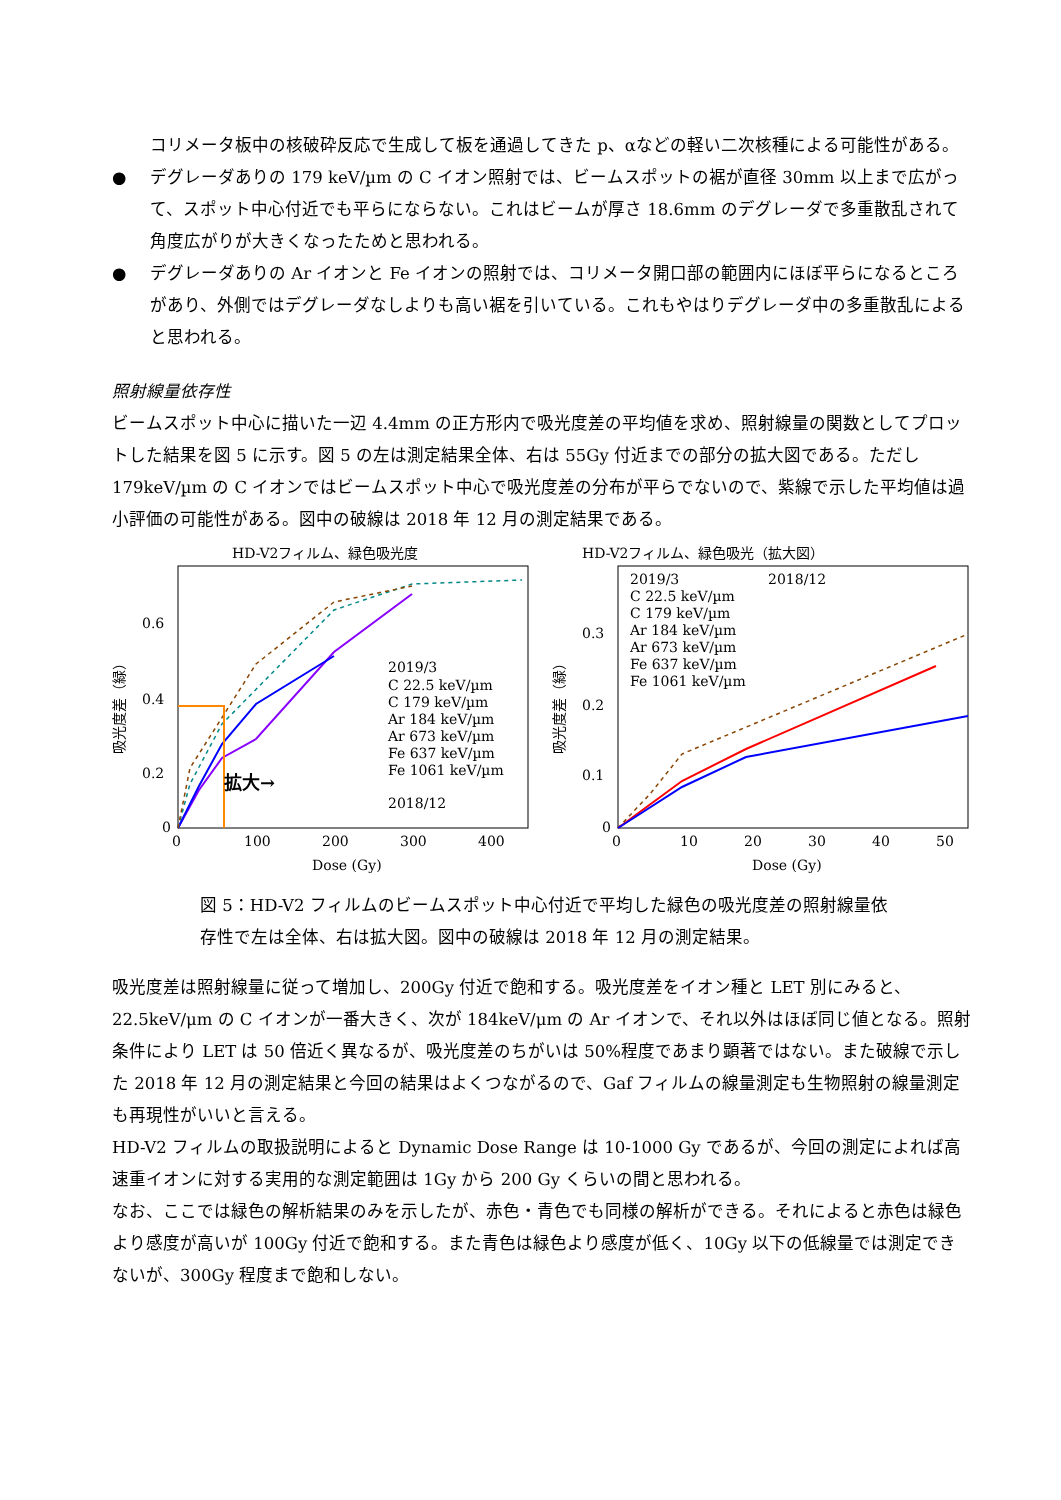コリメータ板中の核破砕反応で生成して板を通過してきた p、αなどの軽い二次核種による可能性がある。
● デグレーダありの 179 keV/µm の C イオン照射では、ビームスポットの裾が直径 30mm 以上まで広がって、スポット中心付近でも平らにならない。これはビームが厚さ 18.6mm のデグレーダで多重散乱されて角度広がりが大きくなったためと思われる。
● デグレーダありの Ar イオンと Fe イオンの照射では、コリメータ開口部の範囲内にほぼ平らになるところがあり、外側ではデグレーダなしよりも高い裾を引いている。これもやはりデグレーダ中の多重散乱によると思われる。
照射線量依存性
ビームスポット中心に描いた一辺 4.4mm の正方形内で吸光度差の平均値を求め、照射線量の関数としてプロットした結果を図 5 に示す。図 5 の左は測定結果全体、右は 55Gy 付近までの部分の拡大図である。ただし 179keV/µm の C イオンではビームスポット中心で吸光度差の分布が平らでないので、紫線で示した平均値は過小評価の可能性がある。図中の破線は 2018 年 12 月の測定結果である。
HD-V2フィルム、緑色吸光度
0.6
0.4
0.2
0
0
100
200
300
400
Dose (Gy)
吸光度差（緑）
拡大→
2019/3
C 22.5 keV/µm
C 179 keV/µm
Ar 184 keV/µm
Ar 673 keV/µm
Fe 637 keV/µm
Fe 1061 keV/µm
2018/12
HD-V2フィルム、緑色吸光（拡大図）
0.3
0.2
0.1
0
0
10
20
30
40
50
Dose (Gy)
吸光度差（緑）
2019/3
2018/12
C 22.5 keV/µm
C 179 keV/µm
Ar 184 keV/µm
Ar 673 keV/µm
Fe 637 keV/µm
Fe 1061 keV/µm
図 5：HD-V2 フィルムのビームスポット中心付近で平均した緑色の吸光度差の照射線量依存性で左は全体、右は拡大図。図中の破線は 2018 年 12 月の測定結果。
吸光度差は照射線量に従って増加し、200Gy 付近で飽和する。吸光度差をイオン種と LET 別にみると、22.5keV/μm の C イオンが一番大きく、次が 184keV/μm の Ar イオンで、それ以外はほぼ同じ値となる。照射条件により LET は 50 倍近く異なるが、吸光度差のちがいは 50%程度であまり顕著ではない。また破線で示した 2018 年 12 月の測定結果と今回の結果はよくつながるので、Gaf フィルムの線量測定も生物照射の線量測定も再現性がいいと言える。
HD-V2 フィルムの取扱説明によると Dynamic Dose Range は 10-1000 Gy であるが、今回の測定によれば高速重イオンに対する実用的な測定範囲は 1Gy から 200 Gy くらいの間と思われる。
なお、ここでは緑色の解析結果のみを示したが、赤色・青色でも同様の解析ができる。それによると赤色は緑色より感度が高いが 100Gy 付近で飽和する。また青色は緑色より感度が低く、10Gy 以下の低線量では測定できないが、300Gy 程度まで飽和しない。